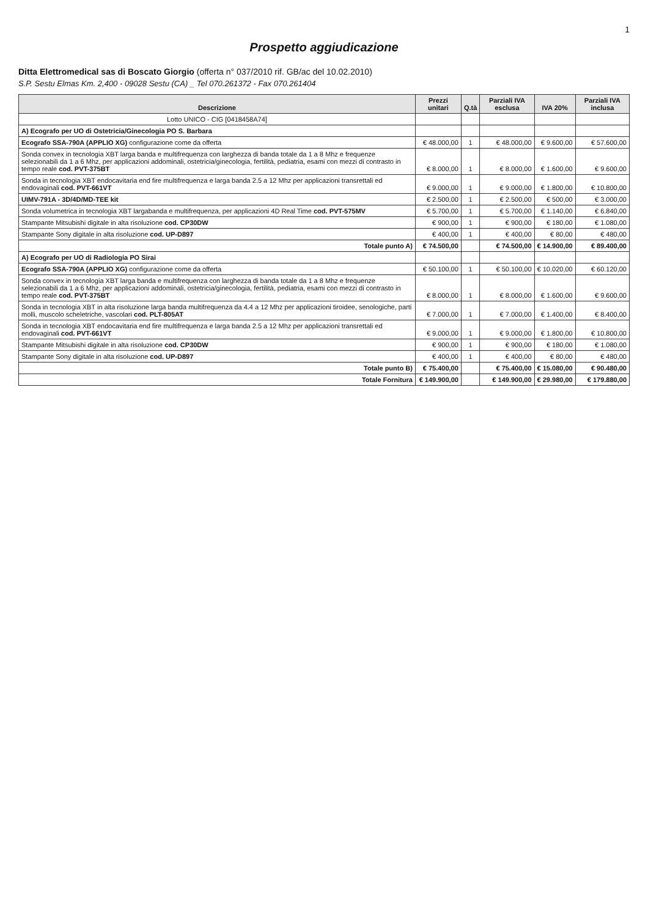1
Prospetto aggiudicazione
Ditta Elettromedical sas di Boscato Giorgio (offerta n° 037/2010 rif. GB/ac del 10.02.2010)
S.P. Sestu Elmas Km. 2,400 - 09028 Sestu (CA) _ Tel 070.261372 - Fax 070.261404
| Descrizione | Prezzi unitari | Q.tà | Parziali IVA esclusa | IVA 20% | Parziali IVA inclusa |
| --- | --- | --- | --- | --- | --- |
| Lotto UNICO - CIG [0418458A74] | | | | | |
| A) Ecografo per UO di Ostetricia/Ginecologia PO S. Barbara | | | | | |
| Ecografo SSA-790A (APPLIO XG) configurazione come da offerta | € 48.000,00 | 1 | € 48.000,00 | € 9.600,00 | € 57.600,00 |
| Sonda convex in tecnologia XBT larga banda e multifrequenza con larghezza di banda totale da 1 a 8 Mhz e frequenze selezionabili da 1 a 6 Mhz, per applicazioni addominali, ostetricia/ginecologia, fertilità, pediatria, esami con mezzi di contrasto in tempo reale cod. PVT-375BT | € 8.000,00 | 1 | € 8.000,00 | € 1.600,00 | € 9.600,00 |
| Sonda in tecnologia XBT endocavitaria end fire multifrequenza e larga banda 2.5 a 12 Mhz per applicazioni transrettali ed endovaginali cod. PVT-661VT | € 9.000,00 | 1 | € 9.000,00 | € 1.800,00 | € 10.800,00 |
| UIMV-791A - 3D/4D/MD-TEE kit | € 2.500,00 | 1 | € 2.500,00 | € 500,00 | € 3.000,00 |
| Sonda volumetrica in tecnologia XBT largabanda e multifrequenza, per applicazioni 4D Real Time cod. PVT-575MV | € 5.700,00 | 1 | € 5.700,00 | € 1.140,00 | € 6.840,00 |
| Stampante Mitsubishi digitale in alta risoluzione cod. CP30DW | € 900,00 | 1 | € 900,00 | € 180,00 | € 1.080,00 |
| Stampante Sony digitale in alta risoluzione cod. UP-D897 | € 400,00 | 1 | € 400,00 | € 80,00 | € 480,00 |
| Totale punto A) | € 74.500,00 | | € 74.500,00 | € 14.900,00 | € 89.400,00 |
| A) Ecografo per UO di Radiologia PO Sirai | | | | | |
| Ecografo SSA-790A (APPLIO XG) configurazione come da offerta | € 50.100,00 | 1 | € 50.100,00 | € 10.020,00 | € 60.120,00 |
| Sonda convex in tecnologia XBT larga banda e multifrequenza con larghezza di banda totale da 1 a 8 Mhz e frequenze selezionabili da 1 a 6 Mhz, per applicazioni addominali, ostetricia/ginecologia, fertilità, pediatria, esami con mezzi di contrasto in tempo reale cod. PVT-375BT | € 8.000,00 | 1 | € 8.000,00 | € 1.600,00 | € 9.600,00 |
| Sonda in tecnologia XBT in alta risoluzione larga banda multifrequenza da 4.4 a 12 Mhz per applicazioni tiroidee, senologiche, parti molli, muscolo scheletriche, vascolari cod. PLT-805AT | € 7.000,00 | 1 | € 7.000,00 | € 1.400,00 | € 8.400,00 |
| Sonda in tecnologia XBT endocavitaria end fire multifrequenza e larga banda 2.5 a 12 Mhz per applicazioni transrettali ed endovaginali cod. PVT-661VT | € 9.000,00 | 1 | € 9.000,00 | € 1.800,00 | € 10.800,00 |
| Stampante Mitsubishi digitale in alta risoluzione cod. CP30DW | € 900,00 | 1 | € 900,00 | € 180,00 | € 1.080,00 |
| Stampante Sony digitale in alta risoluzione cod. UP-D897 | € 400,00 | 1 | € 400,00 | € 80,00 | € 480,00 |
| Totale punto B) | € 75.400,00 | | € 75.400,00 | € 15.080,00 | € 90.480,00 |
| Totale Fornitura | € 149.900,00 | | € 149.900,00 | € 29.980,00 | € 179.880,00 |